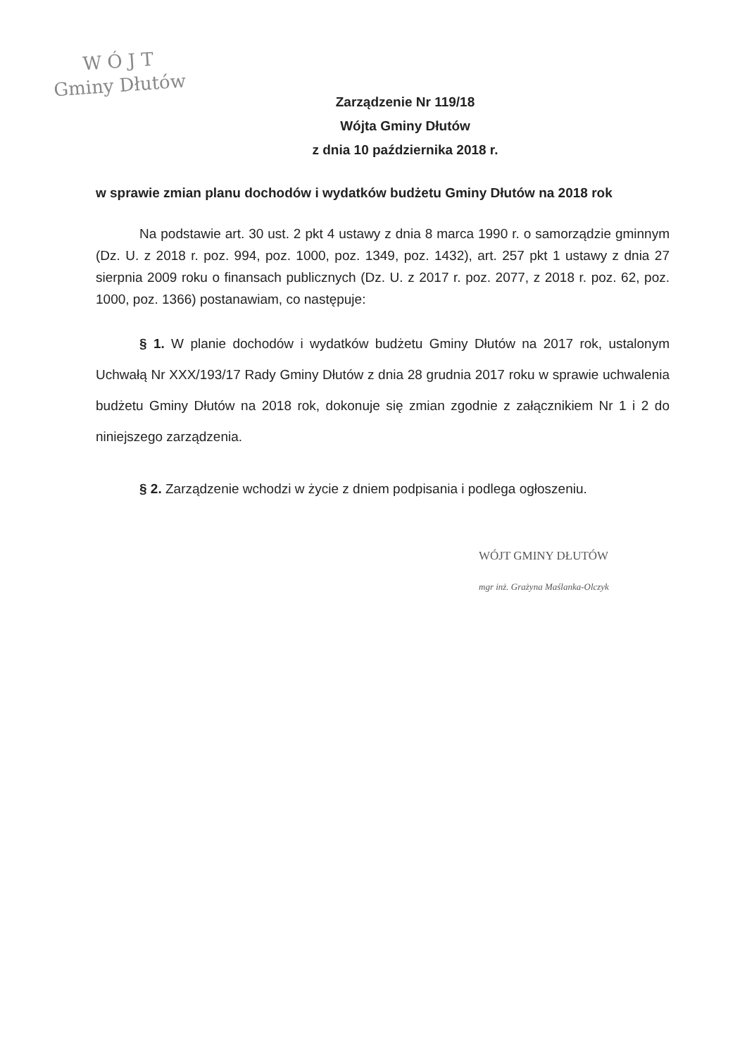W Ó J T
Gminy Dłutów
Zarządzenie Nr 119/18
Wójta Gminy Dłutów
z dnia 10 października 2018 r.
w sprawie zmian planu dochodów i wydatków budżetu Gminy Dłutów na 2018 rok
Na podstawie art. 30 ust. 2 pkt 4 ustawy z dnia 8 marca 1990 r. o samorządzie gminnym (Dz. U. z 2018 r. poz. 994, poz. 1000, poz. 1349, poz. 1432), art. 257 pkt 1 ustawy z dnia 27 sierpnia 2009 roku o finansach publicznych (Dz. U. z 2017 r. poz. 2077, z 2018 r. poz. 62, poz. 1000, poz. 1366) postanawiam, co następuje:
§ 1. W planie dochodów i wydatków budżetu Gminy Dłutów na 2017 rok, ustalonym Uchwałą Nr XXX/193/17 Rady Gminy Dłutów z dnia 28 grudnia 2017 roku w sprawie uchwalenia budżetu Gminy Dłutów na 2018 rok, dokonuje się zmian zgodnie z załącznikiem Nr 1 i 2 do niniejszego zarządzenia.
§ 2. Zarządzenie wchodzi w życie z dniem podpisania i podlega ogłoszeniu.
WÓJT GMINY DŁUTÓW
mgr inż. Grażyna Maślanka-Olczyk